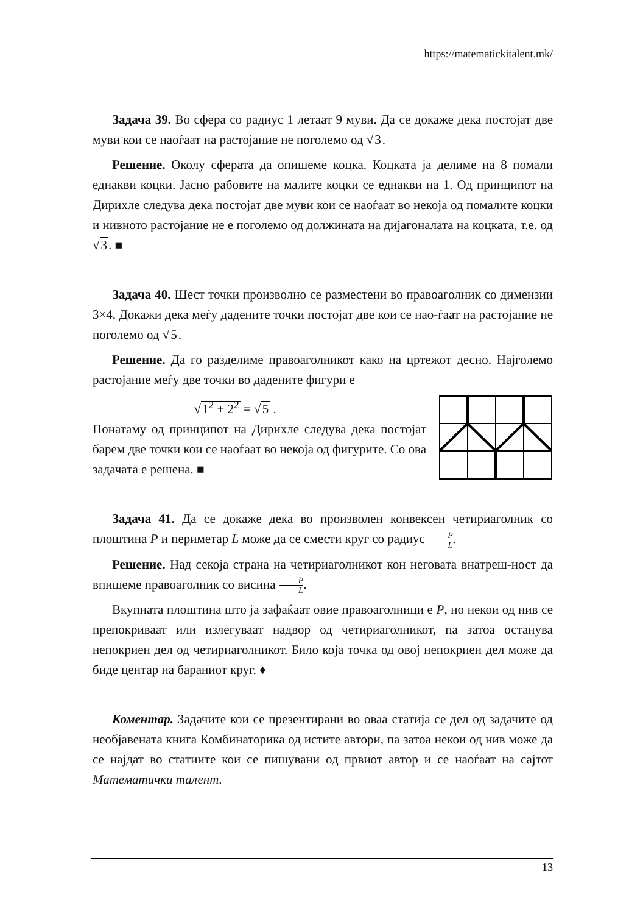https://matematickitalent.mk/
Задача 39. Во сфера со радиус 1 летаат 9 муви. Да се докаже дека постојат две муви кои се наоѓаат на растојание не поголемо од √3.
Решение. Околу сферата да опишеме коцка. Коцката ја делиме на 8 помали еднакви коцки. Јасно рабовите на малите коцки се еднакви на 1. Од принципот на Дирихле следува дека постојат две муви кои се наоѓаат во некоја од помалите коцки и нивното растојание не е поголемо од должината на дијагоналата на коцката, т.е. од √3. ■
Задача 40. Шест точки произволно се разместени во правоаголник со димензии 3×4. Докажи дека меѓу дадените точки постојат две кои се нао-ѓаат на растојание не поголемо од √5.
Решение. Да го разделиме правоаголникот како на цртежот десно. Најголемо растојание меѓу две точки во дадените фигури е
√1<sup>2</sup> + 2<sup>2</sup> = √5 .
Понатаму од принципот на Дирихле следува дека постојат барем две точки кои се наоѓаат во некоја од фигурите. Со ова задачата е решена. ■
Задача 41. Да се докаже дека во произволен конвексен четириаголник со плоштина P и периметар L може да се смести круг со радиус P L.
Решение. Над секоја страна на четириаголникот кон неговата внатреш-ност да впишеме правоаголник со висина P L.
Вкупната плоштина што ја зафаќаат овие правоаголници е P, но некои од нив се препокриваат или излегуваат надвор од четириаголникот, па затоа останува непокриен дел од четириаголникот. Било која точка од овој непокриен дел може да биде центар на бараниот круг. ♦
Коментар. Задачите кои се презентирани во оваа статија се дел од задачите од необјавената книга Комбинаторика од истите автори, па затоа некои од нив може да се најдат во статиите кои се пишувани од првиот автор и се наоѓаат на сајтот Математички талент.
13